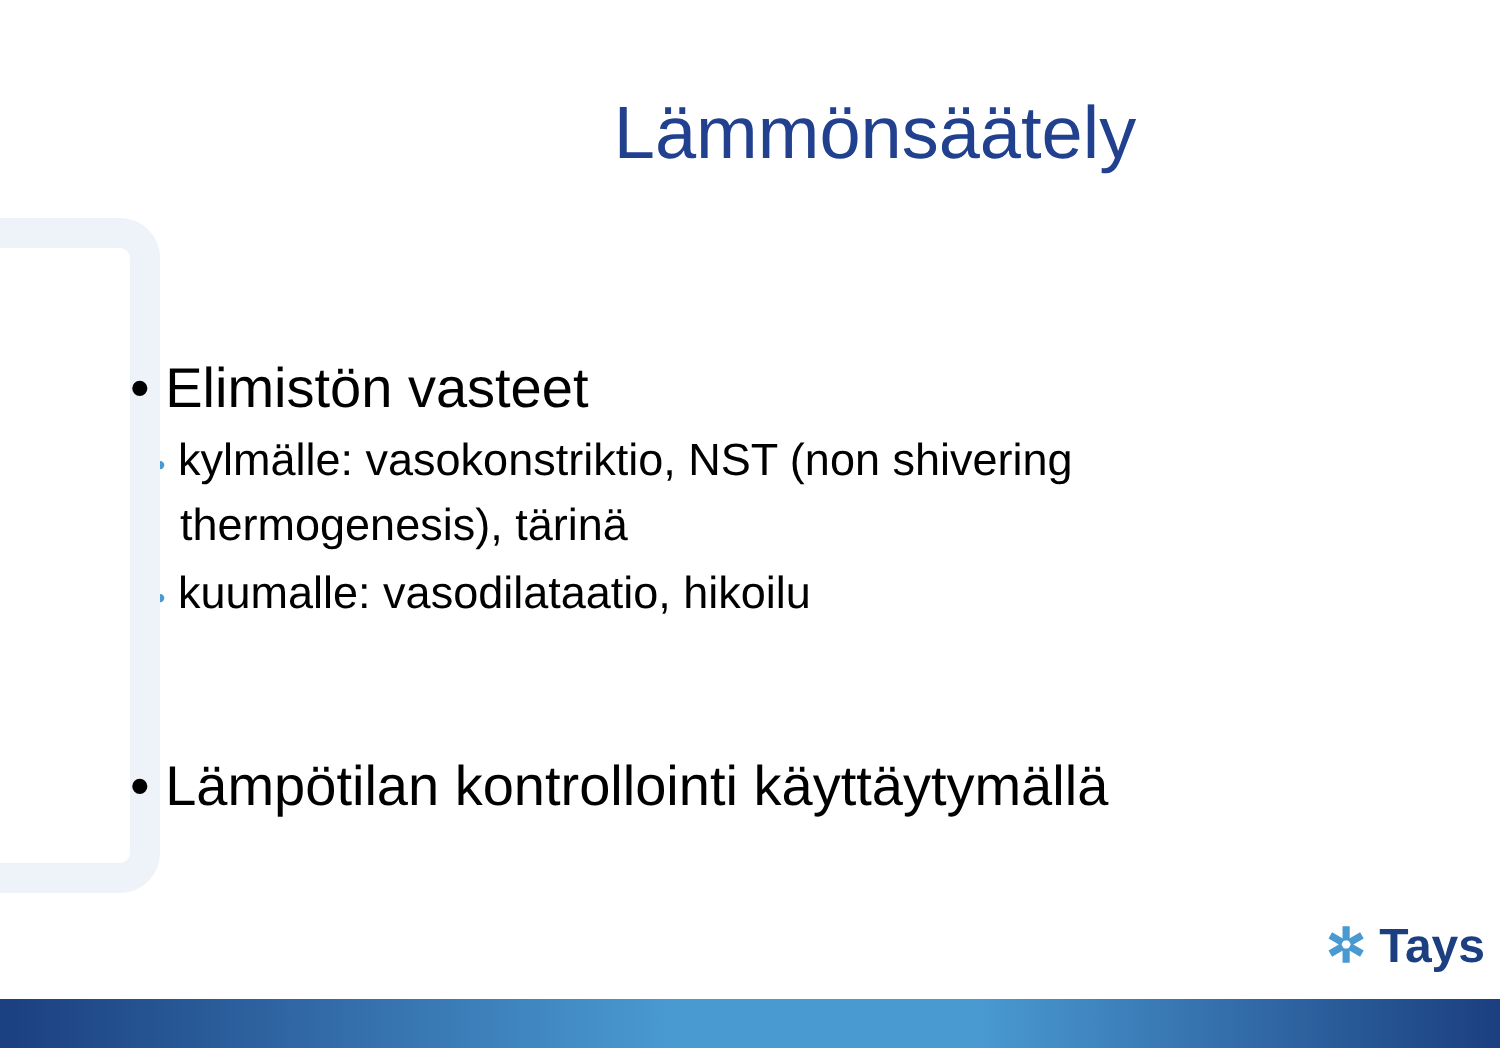Lämmönsäätely
• Elimistön vasteet
• kylmälle: vasokonstriktio, NST (non shivering
thermogenesis), tärinä
• kuumalle: vasodilataatio, hikoilu
• Lämpötilan kontrollointi käyttäytymällä
✲ Tays